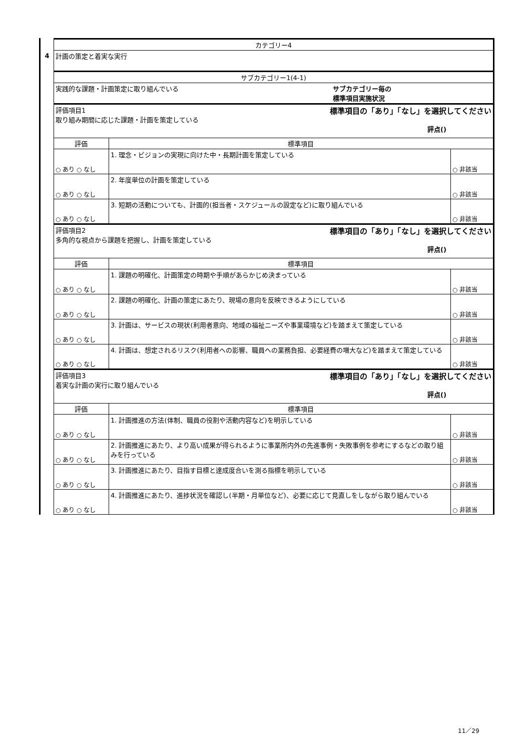4
| カテゴリー4 | | |
| 計画の策定と着実な実行 | | |
| サブカテゴリー1(4-1) | | |
| 実践的な課題・計画策定に取り組んでいる サブカテゴリー毎の 標準項目実施状況 | | |
| 評価項目1 取り組み期間に応じた課題・計画を策定している 標準項目の「あり」「なし」を選択してください 評点() | | |
| 評価 | 標準項目 | |
| ○ あり ○ なし | 1. 理念・ビジョンの実現に向けた中・長期計画を策定している | ○ 非該当 |
| ○ あり ○ なし | 2. 年度単位の計画を策定している | ○ 非該当 |
| ○ あり ○ なし | 3. 短期の活動についても、計画的(担当者・スケジュールの設定など)に取り組んでいる | ○ 非該当 |
| 評価項目2 多角的な視点から課題を把握し、計画を策定している 標準項目の「あり」「なし」を選択してください 評点() | | |
| 評価 | 標準項目 | |
| ○ あり ○ なし | 1. 課題の明確化、計画策定の時期や手順があらかじめ決まっている | ○ 非該当 |
| ○ あり ○ なし | 2. 課題の明確化、計画の策定にあたり、現場の意向を反映できるようにしている | ○ 非該当 |
| ○ あり ○ なし | 3. 計画は、サービスの現状(利用者意向、地域の福祉ニーズや事業環境など)を踏まえて策定している | ○ 非該当 |
| ○ あり ○ なし | 4. 計画は、想定されるリスク(利用者への影響、職員への業務負担、必要経費の増大など)を踏まえて策定している | ○ 非該当 |
| 評価項目3 着実な計画の実行に取り組んでいる 標準項目の「あり」「なし」を選択してください 評点() | | |
| 評価 | 標準項目 | |
| ○ あり ○ なし | 1. 計画推進の方法(体制、職員の役割や活動内容など)を明示している | ○ 非該当 |
| ○ あり ○ なし | 2. 計画推進にあたり、より高い成果が得られるように事業所内外の先進事例・失敗事例を参考にするなどの取り組みを行っている | ○ 非該当 |
| ○ あり ○ なし | 3. 計画推進にあたり、目指す目標と達成度合いを測る指標を明示している | ○ 非該当 |
| ○ あり ○ なし | 4. 計画推進にあたり、進捗状況を確認し(半期・月単位など)、必要に応じて見直しをしながら取り組んでいる | ○ 非該当 |
11／29